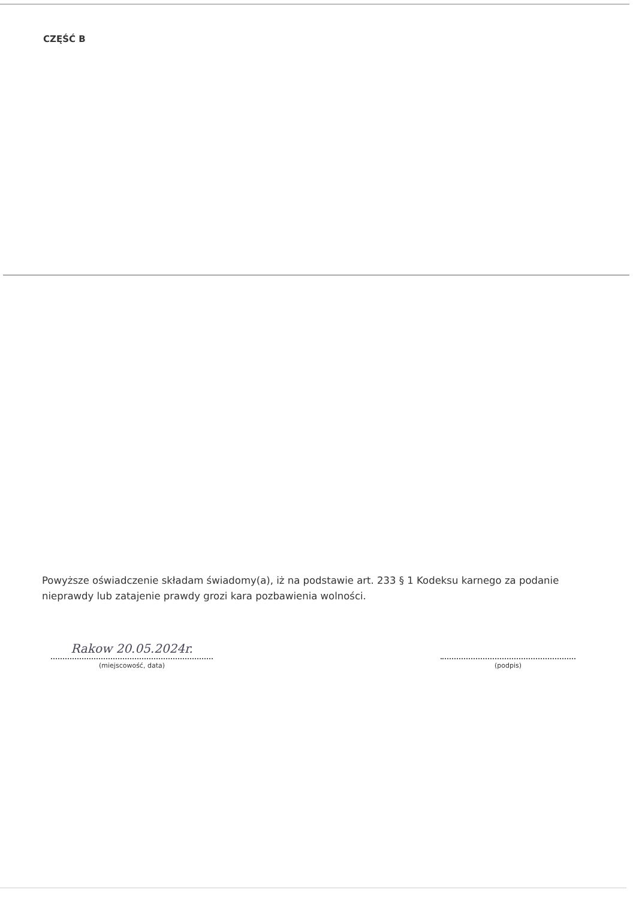CZĘŚĆ B
Powyższe oświadczenie składam świadomy(a), iż na podstawie art. 233 § 1 Kodeksu karnego za podanie nieprawdy lub zatajenie prawdy grozi kara pozbawienia wolności.
Rakow 20.05.2024r.
(miejscowość, data)
(podpis)